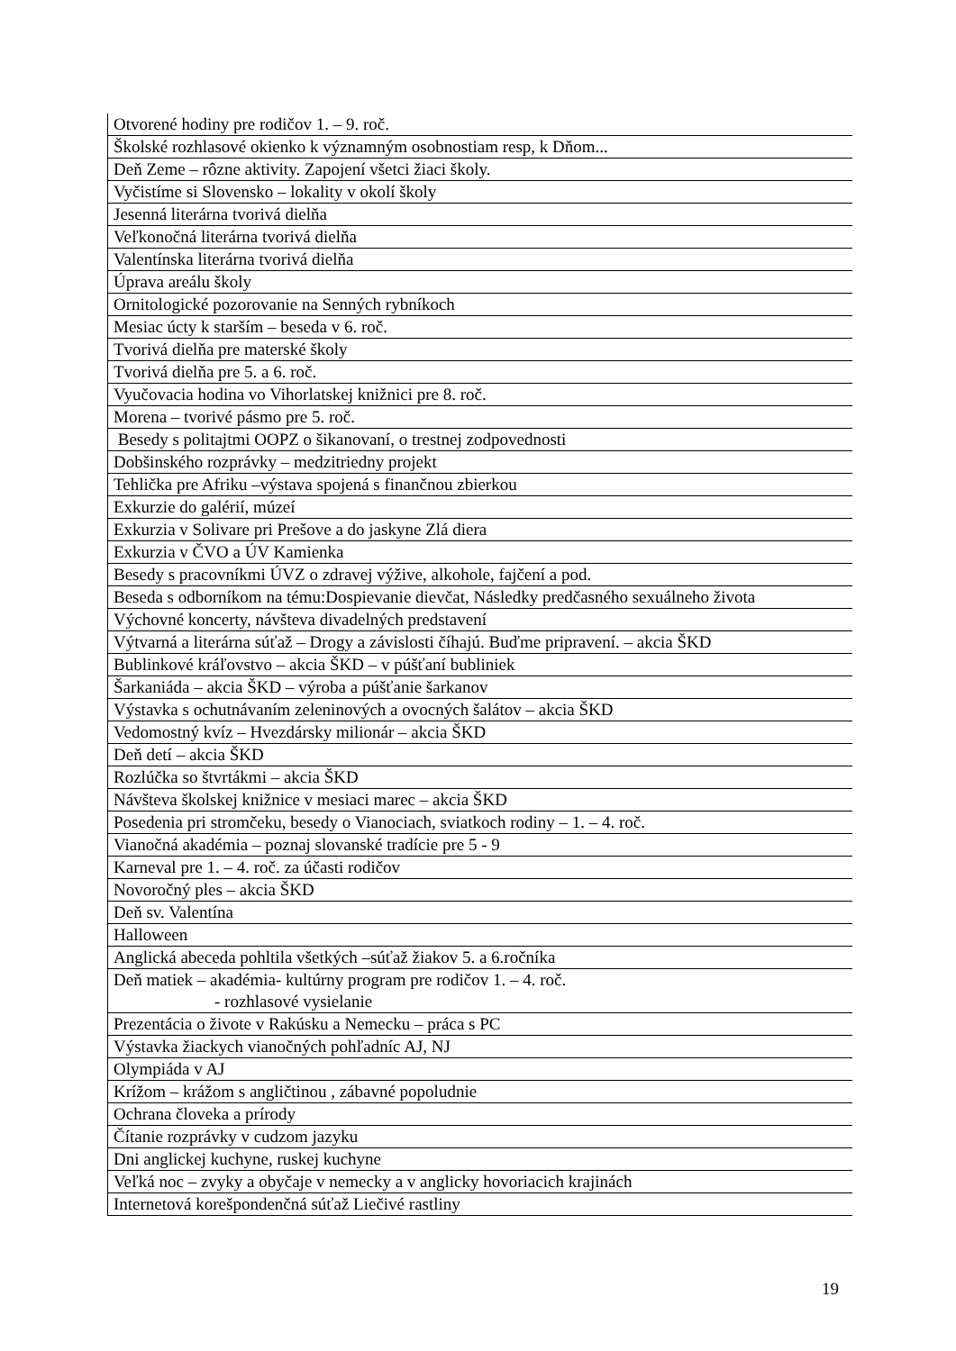| Otvorené hodiny pre rodičov 1. – 9. roč. |
| Školské rozhlasové okienko k významným osobnostiam resp, k Dňom... |
| Deň Zeme – rôzne aktivity. Zapojení všetci žiaci školy. |
| Vyčistíme si Slovensko – lokality v okolí školy |
| Jesenná literárna tvorivá dielňa |
| Veľkonočná literárna tvorivá dielňa |
| Valentínska literárna tvorivá dielňa |
| Úprava areálu školy |
| Ornitologické pozorovanie na Senných rybníkoch |
| Mesiac úcty k starším – beseda v 6. roč. |
| Tvorivá dielňa pre materské školy |
| Tvorivá dielňa pre 5. a 6. roč. |
| Vyučovacia hodina vo Vihorlatskej knižnici pre 8. roč. |
| Morena – tvorivé pásmo pre 5. roč. |
| Besedy s politajtmi OOPZ o šikanovaní, o trestnej zodpovednosti |
| Dobšinského rozprávky – medzitriedny projekt |
| Tehlička pre Afriku –výstava spojená s finančnou zbierkou |
| Exkurzie do galérií, múzeí |
| Exkurzia v Solivare pri Prešove a do jaskyne Zlá diera |
| Exkurzia v ČVO a ÚV Kamienka |
| Besedy s pracovníkmi ÚVZ o zdravej výžive, alkohole, fajčení a pod. |
| Beseda s odborníkom na tému:Dospievanie dievčat, Následky predčasného sexuálneho života |
| Výchovné koncerty, návšteva divadelných predstavení |
| Výtvarná a literárna súťaž – Drogy a závislosti číhajú. Buďme pripravení. – akcia ŠKD |
| Bublinkové kráľovstvo – akcia ŠKD – v púšťaní bubliniek |
| Šarkaniáda – akcia ŠKD – výroba a púšťanie šarkanov |
| Výstavka s ochutnávaním zeleninových a ovocných šalátov – akcia ŠKD |
| Vedomostný kvíz – Hvezdársky milionár – akcia ŠKD |
| Deň detí – akcia ŠKD |
| Rozlúčka so štvrtákmi – akcia ŠKD |
| Návšteva školskej knižnice v mesiaci marec – akcia ŠKD |
| Posedenia pri stromčeku, besedy o Vianociach, sviatkoch rodiny – 1. – 4. roč. |
| Vianočná akadémia – poznaj slovanské tradície pre 5 - 9 |
| Karneval pre 1. – 4. roč. za účasti rodičov |
| Novoročný ples – akcia ŠKD |
| Deň sv. Valentína |
| Halloween |
| Anglická abeceda pohltila všetkých –súťaž žiakov 5. a 6.ročníka |
| Deň matiek – akadémia- kultúrny program pre rodičov 1. – 4. roč. - rozhlasové vysielanie |
| Prezentácia o živote v Rakúsku a Nemecku – práca s PC |
| Výstavka žiackych vianočných pohľadníc AJ, NJ |
| Olympiáda v AJ |
| Krížom – krážom s angličtinou , zábavné popoludnie |
| Ochrana človeka a prírody |
| Čítanie rozprávky v cudzom jazyku |
| Dni anglickej kuchyne, ruskej kuchyne |
| Veľká noc – zvyky a obyčaje v nemecky a v anglicky hovoriacich krajinách |
| Internetová korešpondenčná súťaž Liečivé rastliny |
19